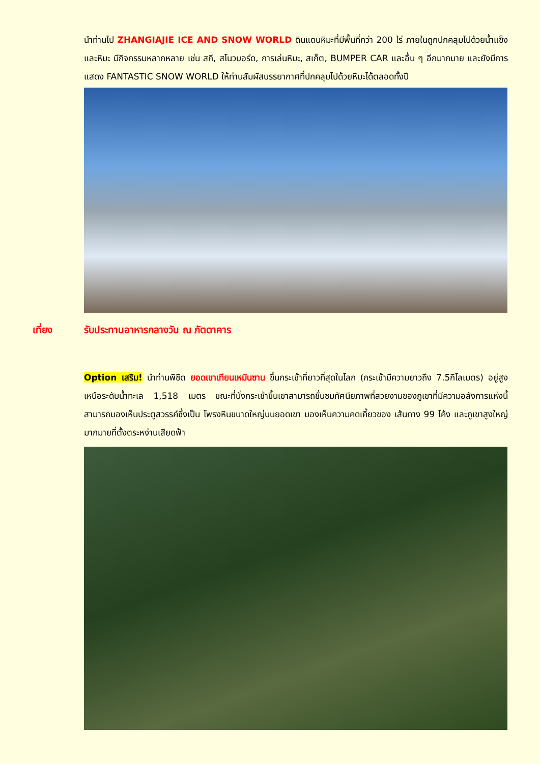นำท่านไป ZHANGIAJIE ICE AND SNOW WORLD ดินแดนหิมะที่มีพื้นที่กว่า 200 ไร่ ภายในถูกปกคลุมไปด้วยน้ำแข็งและหิมะ มีกิจกรรมหลากหลาย เช่น สกี, สโนวบอร์ด, การเล่นหิมะ, สเก็ต, BUMPER CAR และอื่น ๆ อีกมากมาย และยังมีการแสดง FANTASTIC SNOW WORLD ให้ท่านสัมผัสบรรยากาศที่ปกคลุมไปด้วยหิมะได้ตลอดทั้งปี
เที่ยง รับประทานอาหารกลางวัน ณ ภัตตาคาร
Option เสริม! นำท่านพิชิต ยอดเขาเทียนเหมินซาน ขึ้นกระเช้าที่ยาวที่สุดในโลก (กระเช้ามีความยาวถึง 7.5กิโลเมตร) อยู่สูงเหนือระดับน้ำทะเล 1,518 เมตร ขณะที่นั่งกระเช้าขึ้นเขาสามารถชื่นชมทัศนียภาพที่สวยงามของภูเขาที่มีความอลังการแห่งนี้ สามารถมองเห็นประตูสวรรค์ซึ่งเป็น โพรงหินขนาดใหญ่บนยอดเขา มองเห็นความคดเคี้ยวของ เส้นทาง 99 โค้ง และภูเขาสูงใหญ่มากมายที่ตั้งตระหง่านเสียดฟ้า